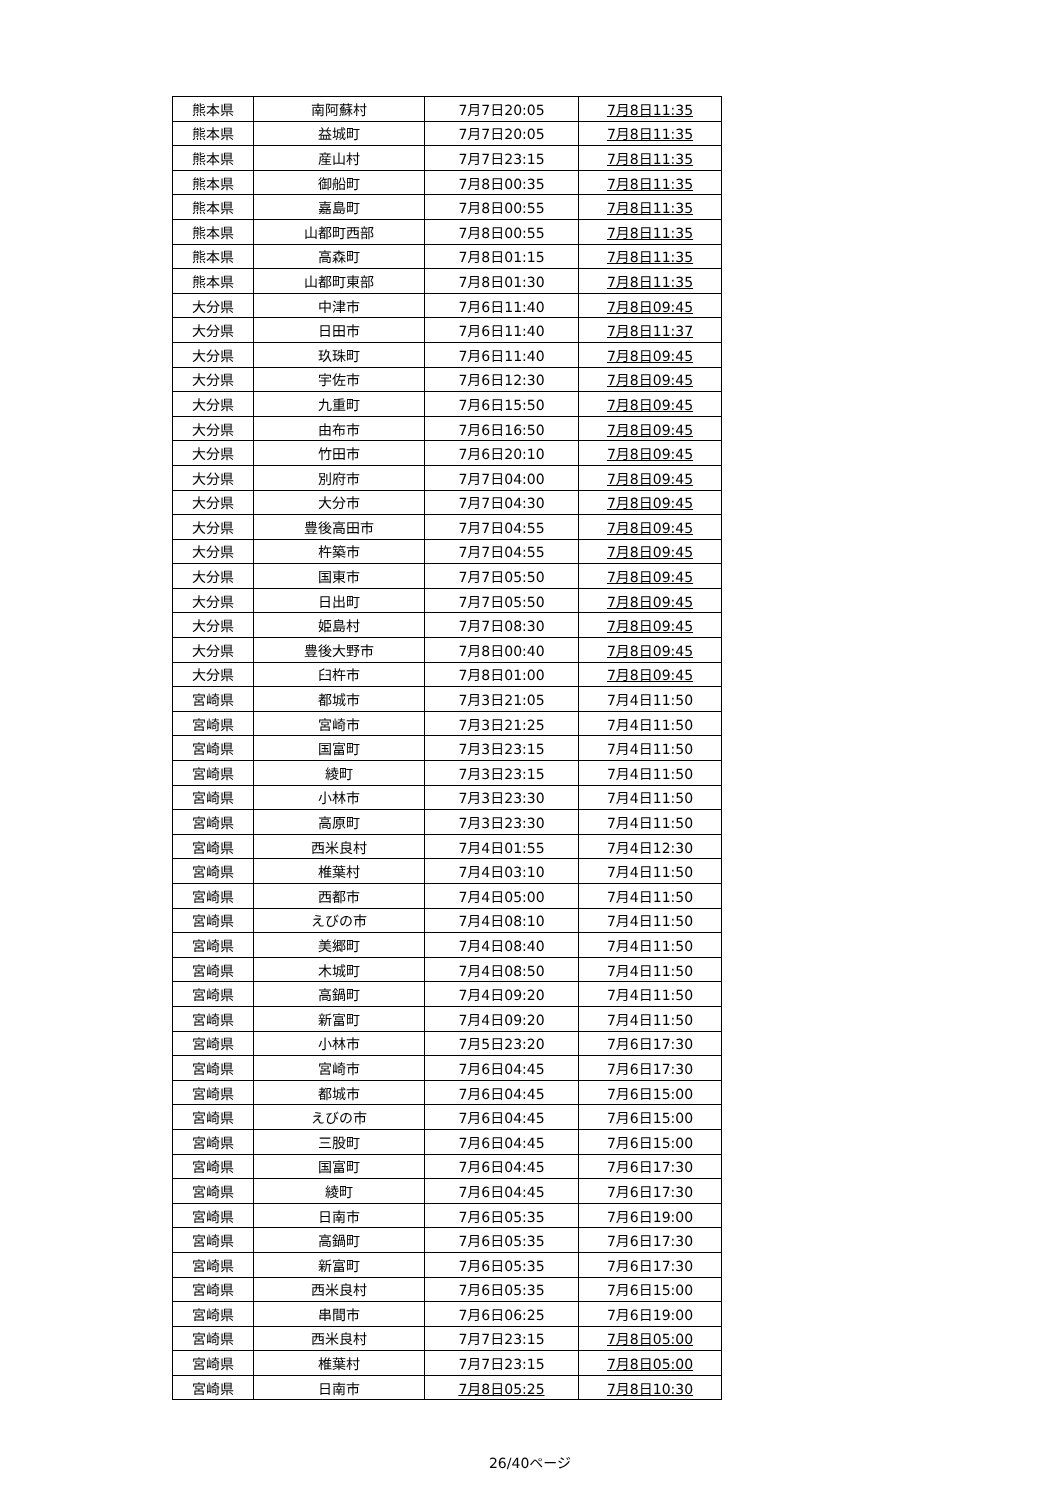| 熊本県 | 南阿蘇村 | 7月7日20:05 | 7月8日11:35 |
| 熊本県 | 益城町 | 7月7日20:05 | 7月8日11:35 |
| 熊本県 | 産山村 | 7月7日23:15 | 7月8日11:35 |
| 熊本県 | 御船町 | 7月8日00:35 | 7月8日11:35 |
| 熊本県 | 嘉島町 | 7月8日00:55 | 7月8日11:35 |
| 熊本県 | 山都町西部 | 7月8日00:55 | 7月8日11:35 |
| 熊本県 | 高森町 | 7月8日01:15 | 7月8日11:35 |
| 熊本県 | 山都町東部 | 7月8日01:30 | 7月8日11:35 |
| 大分県 | 中津市 | 7月6日11:40 | 7月8日09:45 |
| 大分県 | 日田市 | 7月6日11:40 | 7月8日11:37 |
| 大分県 | 玖珠町 | 7月6日11:40 | 7月8日09:45 |
| 大分県 | 宇佐市 | 7月6日12:30 | 7月8日09:45 |
| 大分県 | 九重町 | 7月6日15:50 | 7月8日09:45 |
| 大分県 | 由布市 | 7月6日16:50 | 7月8日09:45 |
| 大分県 | 竹田市 | 7月6日20:10 | 7月8日09:45 |
| 大分県 | 別府市 | 7月7日04:00 | 7月8日09:45 |
| 大分県 | 大分市 | 7月7日04:30 | 7月8日09:45 |
| 大分県 | 豊後高田市 | 7月7日04:55 | 7月8日09:45 |
| 大分県 | 杵築市 | 7月7日04:55 | 7月8日09:45 |
| 大分県 | 国東市 | 7月7日05:50 | 7月8日09:45 |
| 大分県 | 日出町 | 7月7日05:50 | 7月8日09:45 |
| 大分県 | 姫島村 | 7月7日08:30 | 7月8日09:45 |
| 大分県 | 豊後大野市 | 7月8日00:40 | 7月8日09:45 |
| 大分県 | 臼杵市 | 7月8日01:00 | 7月8日09:45 |
| 宮崎県 | 都城市 | 7月3日21:05 | 7月4日11:50 |
| 宮崎県 | 宮崎市 | 7月3日21:25 | 7月4日11:50 |
| 宮崎県 | 国富町 | 7月3日23:15 | 7月4日11:50 |
| 宮崎県 | 綾町 | 7月3日23:15 | 7月4日11:50 |
| 宮崎県 | 小林市 | 7月3日23:30 | 7月4日11:50 |
| 宮崎県 | 高原町 | 7月3日23:30 | 7月4日11:50 |
| 宮崎県 | 西米良村 | 7月4日01:55 | 7月4日12:30 |
| 宮崎県 | 椎葉村 | 7月4日03:10 | 7月4日11:50 |
| 宮崎県 | 西都市 | 7月4日05:00 | 7月4日11:50 |
| 宮崎県 | えびの市 | 7月4日08:10 | 7月4日11:50 |
| 宮崎県 | 美郷町 | 7月4日08:40 | 7月4日11:50 |
| 宮崎県 | 木城町 | 7月4日08:50 | 7月4日11:50 |
| 宮崎県 | 高鍋町 | 7月4日09:20 | 7月4日11:50 |
| 宮崎県 | 新富町 | 7月4日09:20 | 7月4日11:50 |
| 宮崎県 | 小林市 | 7月5日23:20 | 7月6日17:30 |
| 宮崎県 | 宮崎市 | 7月6日04:45 | 7月6日17:30 |
| 宮崎県 | 都城市 | 7月6日04:45 | 7月6日15:00 |
| 宮崎県 | えびの市 | 7月6日04:45 | 7月6日15:00 |
| 宮崎県 | 三股町 | 7月6日04:45 | 7月6日15:00 |
| 宮崎県 | 国富町 | 7月6日04:45 | 7月6日17:30 |
| 宮崎県 | 綾町 | 7月6日04:45 | 7月6日17:30 |
| 宮崎県 | 日南市 | 7月6日05:35 | 7月6日19:00 |
| 宮崎県 | 高鍋町 | 7月6日05:35 | 7月6日17:30 |
| 宮崎県 | 新富町 | 7月6日05:35 | 7月6日17:30 |
| 宮崎県 | 西米良村 | 7月6日05:35 | 7月6日15:00 |
| 宮崎県 | 串間市 | 7月6日06:25 | 7月6日19:00 |
| 宮崎県 | 西米良村 | 7月7日23:15 | 7月8日05:00 |
| 宮崎県 | 椎葉村 | 7月7日23:15 | 7月8日05:00 |
| 宮崎県 | 日南市 | 7月8日05:25 | 7月8日10:30 |
26/40ページ